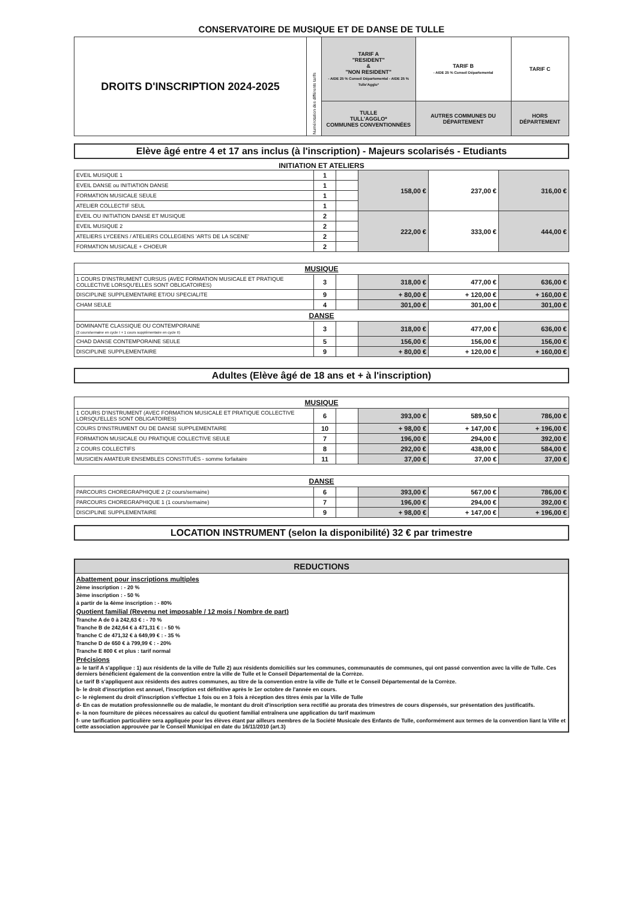CONSERVATOIRE DE MUSIQUE ET DE DANSE DE TULLE
| DROITS D'INSCRIPTION 2024-2025 | Numérotation des différents tarifs | TARIF A "RESIDENT" & "NON RESIDENT" - AIDE 25 % Conseil Départemental - AIDE 25 % Tulle'Agglo* | TARIF B - AIDE 25 % Conseil Départemental | TARIF C |
| | | TULLE TULL'AGGLO* COMMUNES CONVENTIONNÉES | AUTRES COMMUNES DU DÉPARTEMENT | HORS DÉPARTEMENT |
Elève âgé entre 4 et 17 ans inclus (à l'inscription) - Majeurs scolarisés - Etudiants
INITIATION ET ATELIERS
| EVEIL MUSIQUE 1 | 1 | | 158,00 € | 237,00 € | 316,00 € |
| EVEIL DANSE ou INITIATION DANSE | 1 | | | | |
| FORMATION MUSICALE SEULE | 1 | | | | |
| ATELIER COLLECTIF SEUL | 1 | | | | |
| EVEIL OU INITIATION DANSE ET MUSIQUE | 2 | | 222,00 € | 333,00 € | 444,00 € |
| EVEIL MUSIQUE 2 | 2 | | | | |
| ATELIERS LYCEENS / ATELIERS COLLEGIENS 'ARTS DE LA SCENE' | 2 | | | | |
| FORMATION MUSICALE + CHOEUR | 2 | | | | |
| MUSIQUE | | | | | |
| 1 COURS D'INSTRUMENT CURSUS (AVEC FORMATION MUSICALE ET PRATIQUE COLLECTIVE LORSQU'ELLES SONT OBLIGATOIRES) | 3 | | 318,00 € | 477,00 € | 636,00 € |
| DISCIPLINE SUPPLEMENTAIRE ET/OU SPECIALITE | 9 | | + 80,00 € | + 120,00 € | + 160,00 € |
| CHAM SEULE | 4 | | 301,00 € | 301,00 € | 301,00 € |
| DANSE | | | | | |
| DOMINANTE CLASSIQUE OU CONTEMPORAINE (2 cours/semaine en cycle I + 1 cours supplémentaire en cycle II) | 3 | | 318,00 € | 477,00 € | 636,00 € |
| CHAD DANSE CONTEMPORAINE SEULE | 5 | | 156,00 € | 156,00 € | 156,00 € |
| DISCIPLINE SUPPLEMENTAIRE | 9 | | + 80,00 € | + 120,00 € | + 160,00 € |
Adultes (Elève âgé de 18 ans et + à l'inscription)
| MUSIQUE | | | | | |
| 1 COURS D'INSTRUMENT (AVEC FORMATION MUSICALE ET PRATIQUE COLLECTIVE LORSQU'ELLES SONT OBLIGATOIRES) | 6 | | 393,00 € | 589,50 € | 786,00 € |
| COURS D'INSTRUMENT OU DE DANSE SUPPLEMENTAIRE | 10 | | + 98,00 € | + 147,00 € | + 196,00 € |
| FORMATION MUSICALE OU PRATIQUE COLLECTIVE SEULE | 7 | | 196,00 € | 294,00 € | 392,00 € |
| 2 COURS COLLECTIFS | 8 | | 292,00 € | 438,00 € | 584,00 € |
| MUSICIEN AMATEUR ENSEMBLES CONSTITUÉS - somme forfaitaire | 11 | | 37,00 € | 37,00 € | 37,00 € |
| DANSE | | | | | |
| PARCOURS CHOREGRAPHIQUE 2 (2 cours/semaine) | 6 | | 393,00 € | 567,00 € | 786,00 € |
| PARCOURS CHOREGRAPHIQUE 1 (1 cours/semaine) | 7 | | 196,00 € | 294,00 € | 392,00 € |
| DISCIPLINE SUPPLEMENTAIRE | 9 | | + 98,00 € | + 147,00 € | + 196,00 € |
LOCATION INSTRUMENT (selon la disponibilité) 32 € par trimestre
REDUCTIONS
Abattement pour inscriptions multiples
2ème inscription : - 20 %
3ème inscription : - 50 %
à partir de la 4ème inscription : - 80%
Quotient familial (Revenu net imposable / 12 mois / Nombre de part)
Tranche A de 0 à 242,63 € : - 70 %
Tranche B de 242,64 € à 471,31 € : - 50 %
Tranche C de 471,32 € à 649,99 € : - 35 %
Tranche D de 650 € à 799,99 € : - 20%
Tranche E 800 € et plus : tarif normal
Précisions
a- le tarif A s'applique : 1) aux résidents de la ville de Tulle 2) aux résidents domiciliés sur les communes, communautés de communes, qui ont passé convention avec la ville de Tulle. Ces derniers bénéficient également de la convention entre la ville de Tulle et le Conseil Départemental de la Corrèze.
Le tarif B s'appliquent aux résidents des autres communes, au titre de la convention entre la ville de Tulle et le Conseil Départemental de la Corrèze.
b- le droit d'inscription est annuel, l'inscription est définitive après le 1er octobre de l'année en cours.
c- le règlement du droit d'inscription s'effectue 1 fois ou en 3 fois à réception des titres émis par la Ville de Tulle
d- En cas de mutation professionnelle ou de maladie, le montant du droit d'inscription sera rectifié au prorata des trimestres de cours dispensés, sur présentation des justificatifs.
e- la non fourniture de pièces nécessaires au calcul du quotient familial entraînera une application du tarif maximum
f- une tarification particulière sera appliquée pour les élèves étant par ailleurs membres de la Société Musicale des Enfants de Tulle, conformément aux termes de la convention liant la Ville et cette association approuvée par le Conseil Municipal en date du 16/11/2010 (art.3)